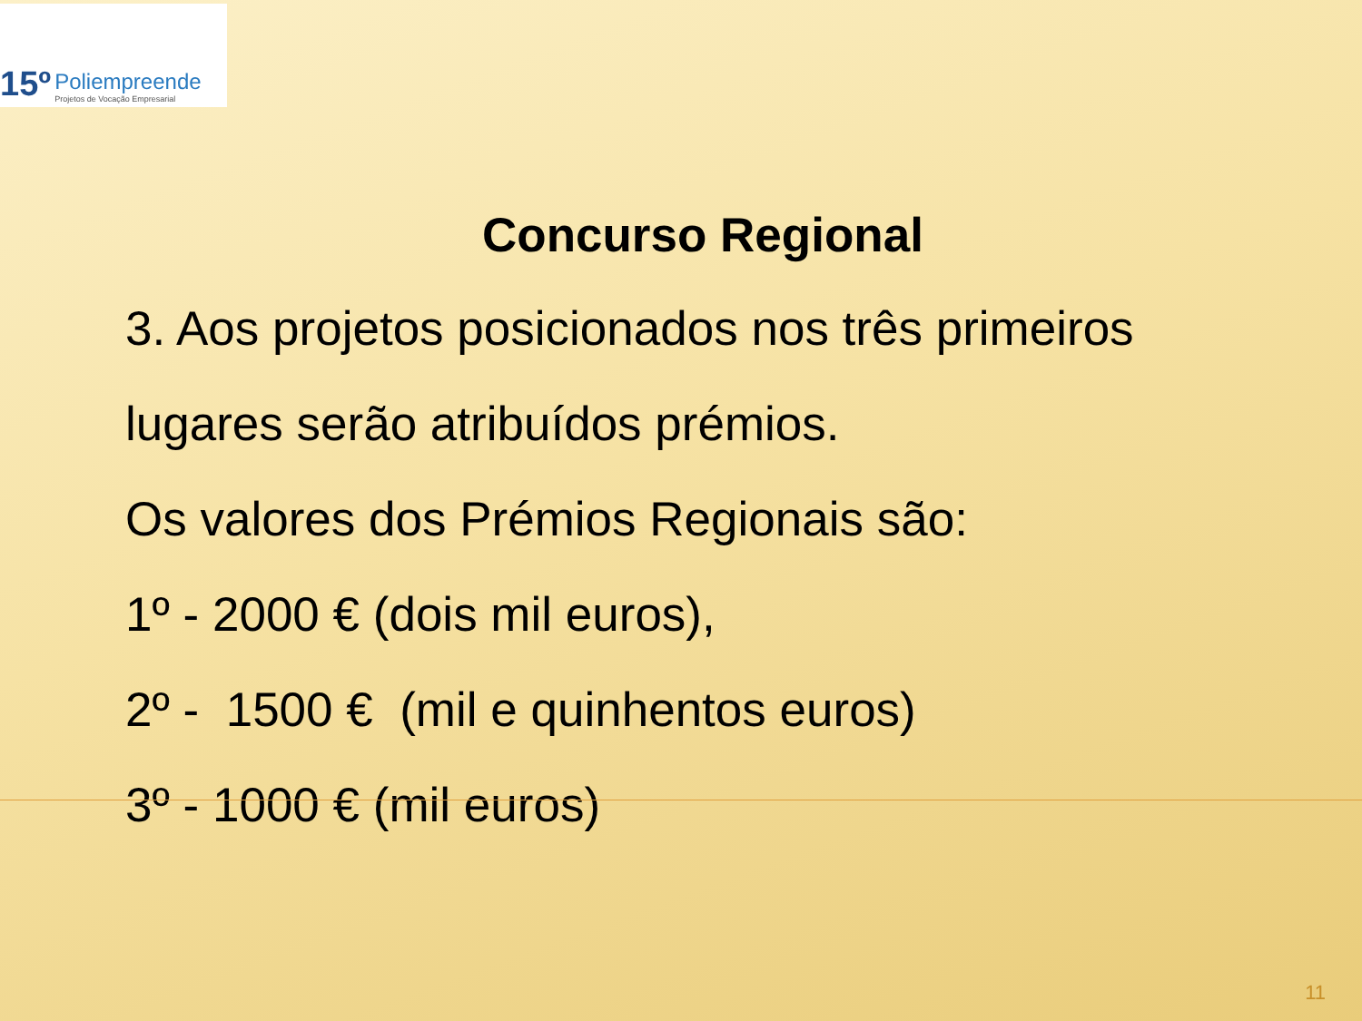15º
Poliempreende
Projetos de Vocação Empresarial
Concurso Regional
3. Aos projetos posicionados nos três primeiros
lugares serão atribuídos prémios.
Os valores dos Prémios Regionais são:
1º - 2000 € (dois mil euros),
2º - 1500 € (mil e quinhentos euros)
3º - 1000 € (mil euros)
11